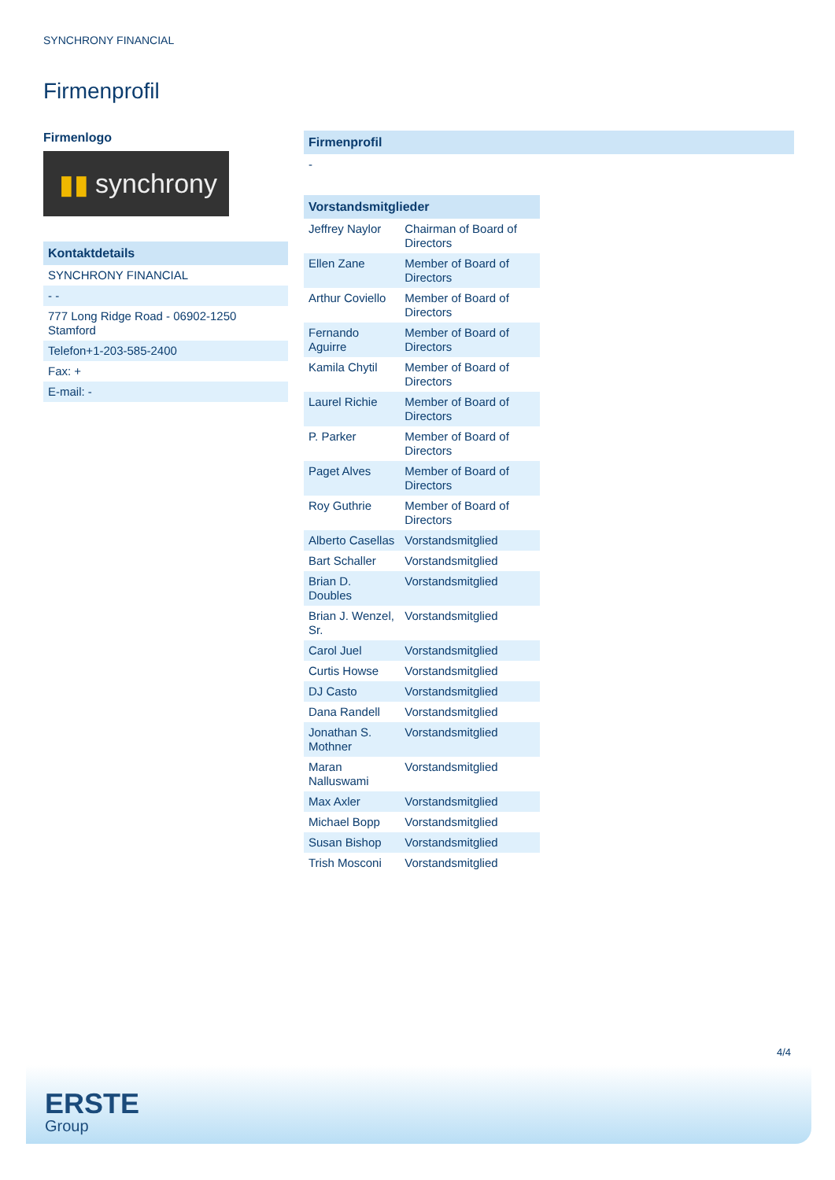SYNCHRONY FINANCIAL
Firmenprofil
Firmenlogo
▮▮ synchrony
| Kontaktdetails |
| --- |
| SYNCHRONY FINANCIAL |
| - - |
| 777 Long Ridge Road - 06902-1250 Stamford |
| Telefon+1-203-585-2400 |
| Fax: + |
| E-mail: - |
| Firmenprofil |
| --- |
| - |
| Vorstandsmitglieder | |
| --- | --- |
| Jeffrey Naylor | Chairman of Board of Directors |
| Ellen Zane | Member of Board of Directors |
| Arthur Coviello | Member of Board of Directors |
| Fernando Aguirre | Member of Board of Directors |
| Kamila Chytil | Member of Board of Directors |
| Laurel Richie | Member of Board of Directors |
| P. Parker | Member of Board of Directors |
| Paget Alves | Member of Board of Directors |
| Roy Guthrie | Member of Board of Directors |
| Alberto Casellas | Vorstandsmitglied |
| Bart Schaller | Vorstandsmitglied |
| Brian D. Doubles | Vorstandsmitglied |
| Brian J. Wenzel, Sr. | Vorstandsmitglied |
| Carol Juel | Vorstandsmitglied |
| Curtis Howse | Vorstandsmitglied |
| DJ Casto | Vorstandsmitglied |
| Dana Randell | Vorstandsmitglied |
| Jonathan S. Mothner | Vorstandsmitglied |
| Maran Nalluswami | Vorstandsmitglied |
| Max Axler | Vorstandsmitglied |
| Michael Bopp | Vorstandsmitglied |
| Susan Bishop | Vorstandsmitglied |
| Trish Mosconi | Vorstandsmitglied |
4/4
ERSTE
Group